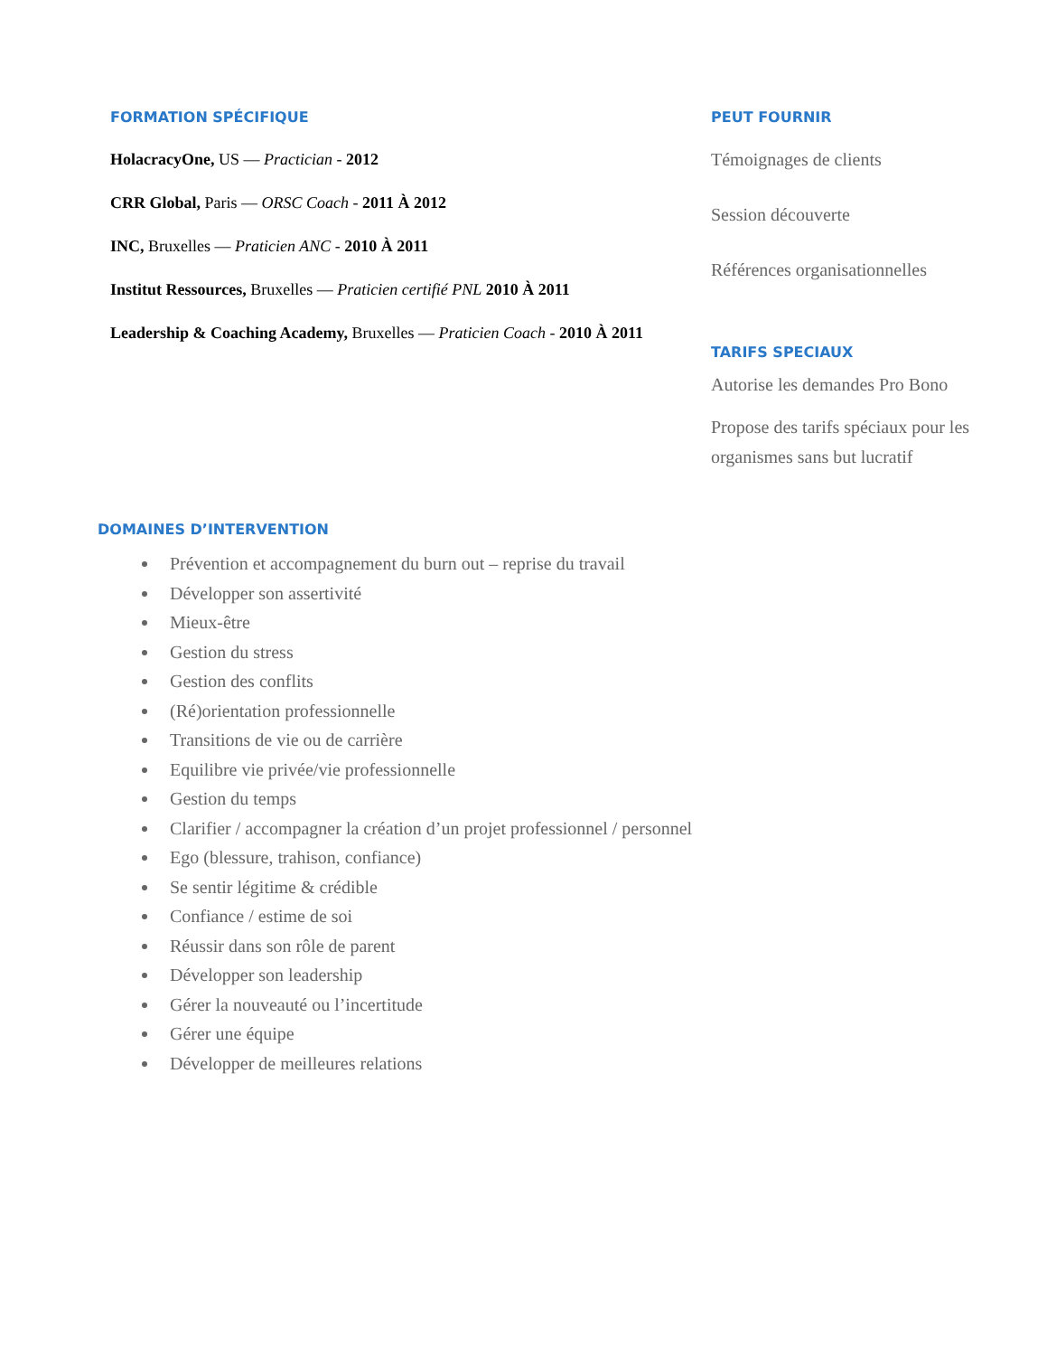FORMATION SPÉCIFIQUE
HolacracyOne, US — Practician - 2012
CRR Global, Paris — ORSC Coach - 2011 À 2012
INC, Bruxelles — Praticien ANC - 2010 À 2011
Institut Ressources, Bruxelles — Praticien certifié PNL 2010 À 2011
Leadership & Coaching Academy, Bruxelles — Praticien Coach - 2010 À 2011
PEUT FOURNIR
Témoignages de clients
Session découverte
Références organisationnelles
TARIFS SPECIAUX
Autorise les demandes Pro Bono
Propose des tarifs spéciaux pour les organismes sans but lucratif
DOMAINES D’INTERVENTION
Prévention et accompagnement du burn out – reprise du travail
Développer son assertivité
Mieux-être
Gestion du stress
Gestion des conflits
(Ré)orientation professionnelle
Transitions de vie ou de carrière
Equilibre vie privée/vie professionnelle
Gestion du temps
Clarifier / accompagner la création d’un projet professionnel / personnel
Ego (blessure, trahison, confiance)
Se sentir légitime & crédible
Confiance / estime de soi
Réussir dans son rôle de parent
Développer son leadership
Gérer la nouveauté ou l’incertitude
Gérer une équipe
Développer de meilleures relations